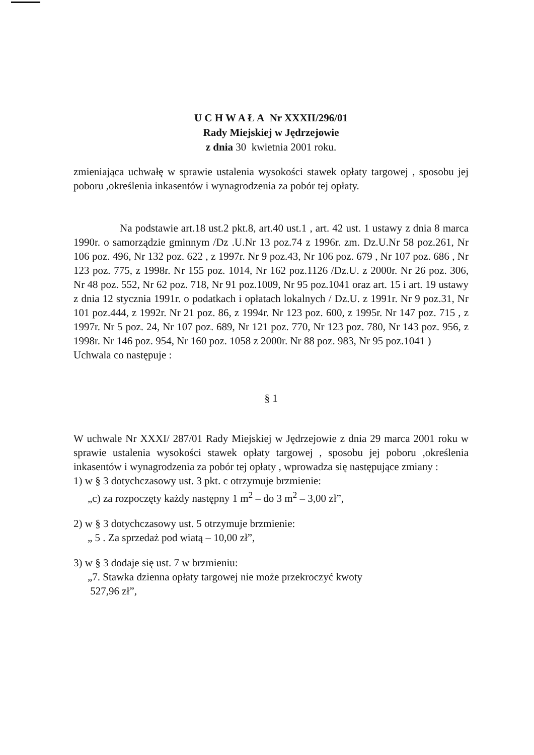U C H W A Ł A Nr XXXII/296/01
Rady Miejskiej w Jędrzejowie
z dnia 30 kwietnia 2001 roku.
zmieniająca uchwałę w sprawie ustalenia wysokości stawek opłaty targowej , sposobu jej poboru ,określenia inkasentów i wynagrodzenia za pobór tej opłaty.
Na podstawie art.18 ust.2 pkt.8, art.40 ust.1 , art. 42 ust. 1 ustawy z dnia 8 marca 1990r. o samorządzie gminnym /Dz .U.Nr 13 poz.74 z 1996r. zm. Dz.U.Nr 58 poz.261, Nr 106 poz. 496, Nr 132 poz. 622 , z 1997r. Nr 9 poz.43, Nr 106 poz. 679 , Nr 107 poz. 686 , Nr 123 poz. 775, z 1998r. Nr 155 poz. 1014, Nr 162 poz.1126 /Dz.U. z 2000r. Nr 26 poz. 306, Nr 48 poz. 552, Nr 62 poz. 718, Nr 91 poz.1009, Nr 95 poz.1041 oraz art. 15 i art. 19 ustawy z dnia 12 stycznia 1991r. o podatkach i opłatach lokalnych / Dz.U. z 1991r. Nr 9 poz.31, Nr 101 poz.444, z 1992r. Nr 21 poz. 86, z 1994r. Nr 123 poz. 600, z 1995r. Nr 147 poz. 715 , z 1997r. Nr 5 poz. 24, Nr 107 poz. 689, Nr 121 poz. 770, Nr 123 poz. 780, Nr 143 poz. 956, z 1998r. Nr 146 poz. 954, Nr 160 poz. 1058 z 2000r. Nr 88 poz. 983, Nr 95 poz.1041 )
Uchwala co następuje :
§ 1
W uchwale Nr XXXI/ 287/01 Rady Miejskiej w Jędrzejowie z dnia 29 marca 2001 roku w sprawie ustalenia wysokości stawek opłaty targowej , sposobu jej poboru ,określenia inkasentów i wynagrodzenia za pobór tej opłaty , wprowadza się następujące zmiany :
1) w § 3 dotychczasowy ust. 3 pkt. c otrzymuje brzmienie:
„c) za rozpoczęty każdy następny 1 m<sup>2</sup> – do 3 m<sup>2</sup> – 3,00 zł”,
2) w § 3 dotychczasowy ust. 5 otrzymuje brzmienie:
„ 5 . Za sprzedaż pod wiatą – 10,00 zł”,
3) w § 3 dodaje się ust. 7 w brzmieniu:
„7. Stawka dzienna opłaty targowej nie może przekroczyć kwoty
527,96 zł”,